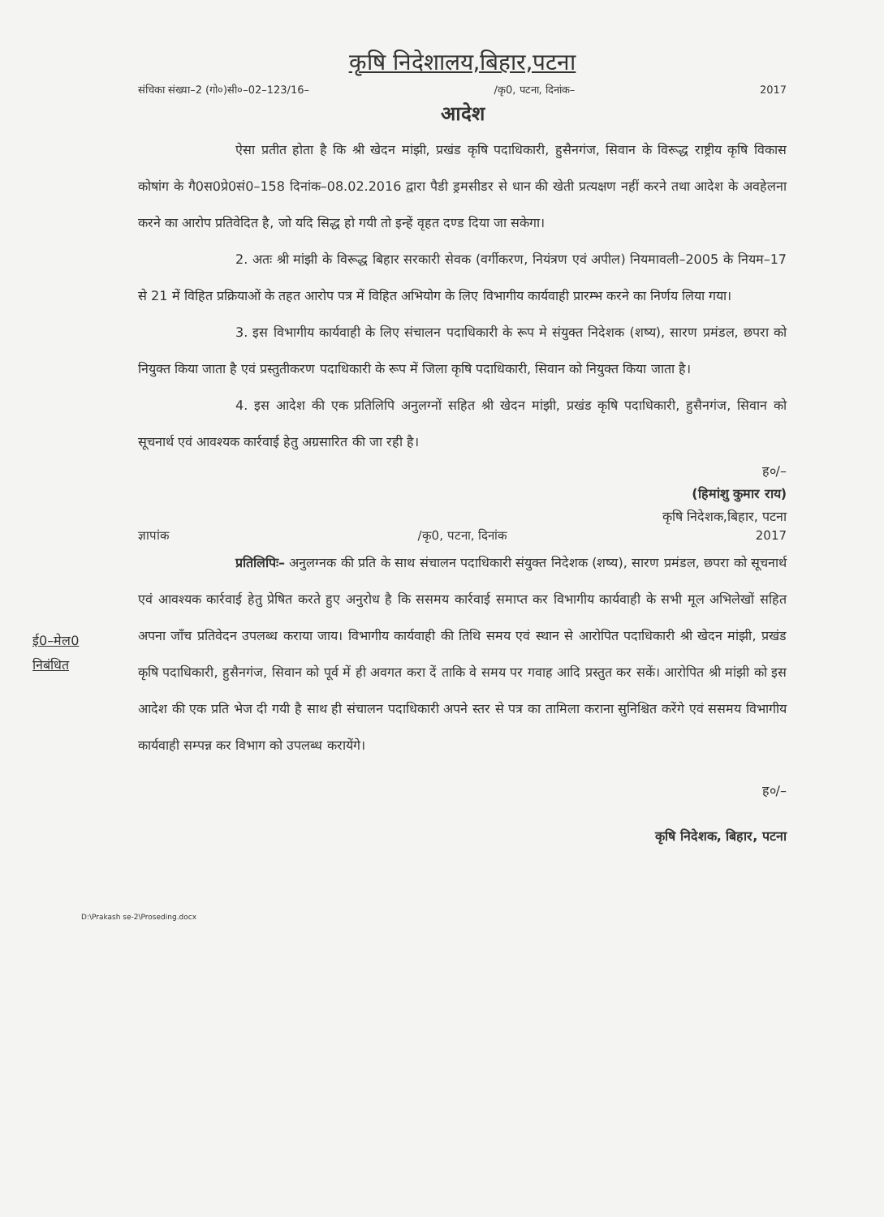कृषि निदेशालय,बिहार,पटना
संचिका संख्या–2 (गो०)सी०–02–123/16– /कृ0, पटना, दिनांक– 2017
आदेश
ऐसा प्रतीत होता है कि श्री खेदन मांझी, प्रखंड कृषि पदाधिकारी, हुसैनगंज, सिवान के विरूद्ध राष्ट्रीय कृषि विकास कोषांग के गै0स0प्रे0सं0–158 दिनांक–08.02.2016 द्वारा पैडी ड्रमसीडर से धान की खेती प्रत्यक्षण नहीं करने तथा आदेश के अवहेलना करने का आरोप प्रतिवेदित है, जो यदि सिद्ध हो गयी तो इन्हें वृहत दण्ड दिया जा सकेगा।
2. अतः श्री मांझी के विरूद्ध बिहार सरकारी सेवक (वर्गीकरण, नियंत्रण एवं अपील) नियमावली–2005 के नियम–17 से 21 में विहित प्रक्रियाओं के तहत आरोप पत्र में विहित अभियोग के लिए विभागीय कार्यवाही प्रारम्भ करने का निर्णय लिया गया।
3. इस विभागीय कार्यवाही के लिए संचालन पदाधिकारी के रूप मे संयुक्त निदेशक (शष्य), सारण प्रमंडल, छपरा को नियुक्त किया जाता है एवं प्रस्तुतीकरण पदाधिकारी के रूप में जिला कृषि पदाधिकारी, सिवान को नियुक्त किया जाता है।
4. इस आदेश की एक प्रतिलिपि अनुलग्नों सहित श्री खेदन मांझी, प्रखंड कृषि पदाधिकारी, हुसैनगंज, सिवान को सूचनार्थ एवं आवश्यक कार्रवाई हेतु अग्रसारित की जा रही है।
ह०/–
(हिमांशु कुमार राय)
कृषि निदेशक,बिहार, पटना
ई0–मेल0
निबंधित
ज्ञापांक /कृ0, पटना, दिनांक 2017
प्रतिलिपिः– अनुलग्नक की प्रति के साथ संचालन पदाधिकारी संयुक्त निदेशक (शष्य), सारण प्रमंडल, छपरा को सूचनार्थ एवं आवश्यक कार्रवाई हेतु प्रेषित करते हुए अनुरोध है कि ससमय कार्रवाई समाप्त कर विभागीय कार्यवाही के सभी मूल अभिलेखों सहित अपना जाँच प्रतिवेदन उपलब्ध कराया जाय। विभागीय कार्यवाही की तिथि समय एवं स्थान से आरोपित पदाधिकारी श्री खेदन मांझी, प्रखंड कृषि पदाधिकारी, हुसैनगंज, सिवान को पूर्व में ही अवगत करा दें ताकि वे समय पर गवाह आदि प्रस्तुत कर सकें। आरोपित श्री मांझी को इस आदेश की एक प्रति भेज दी गयी है साथ ही संचालन पदाधिकारी अपने स्तर से पत्र का तामिला कराना सुनिश्चित करेंगे एवं ससमय विभागीय कार्यवाही सम्पन्न कर विभाग को उपलब्ध करायेंगे।
ह०/–
कृषि निदेशक, बिहार, पटना
D:\Prakash se-2\Proseding.docx